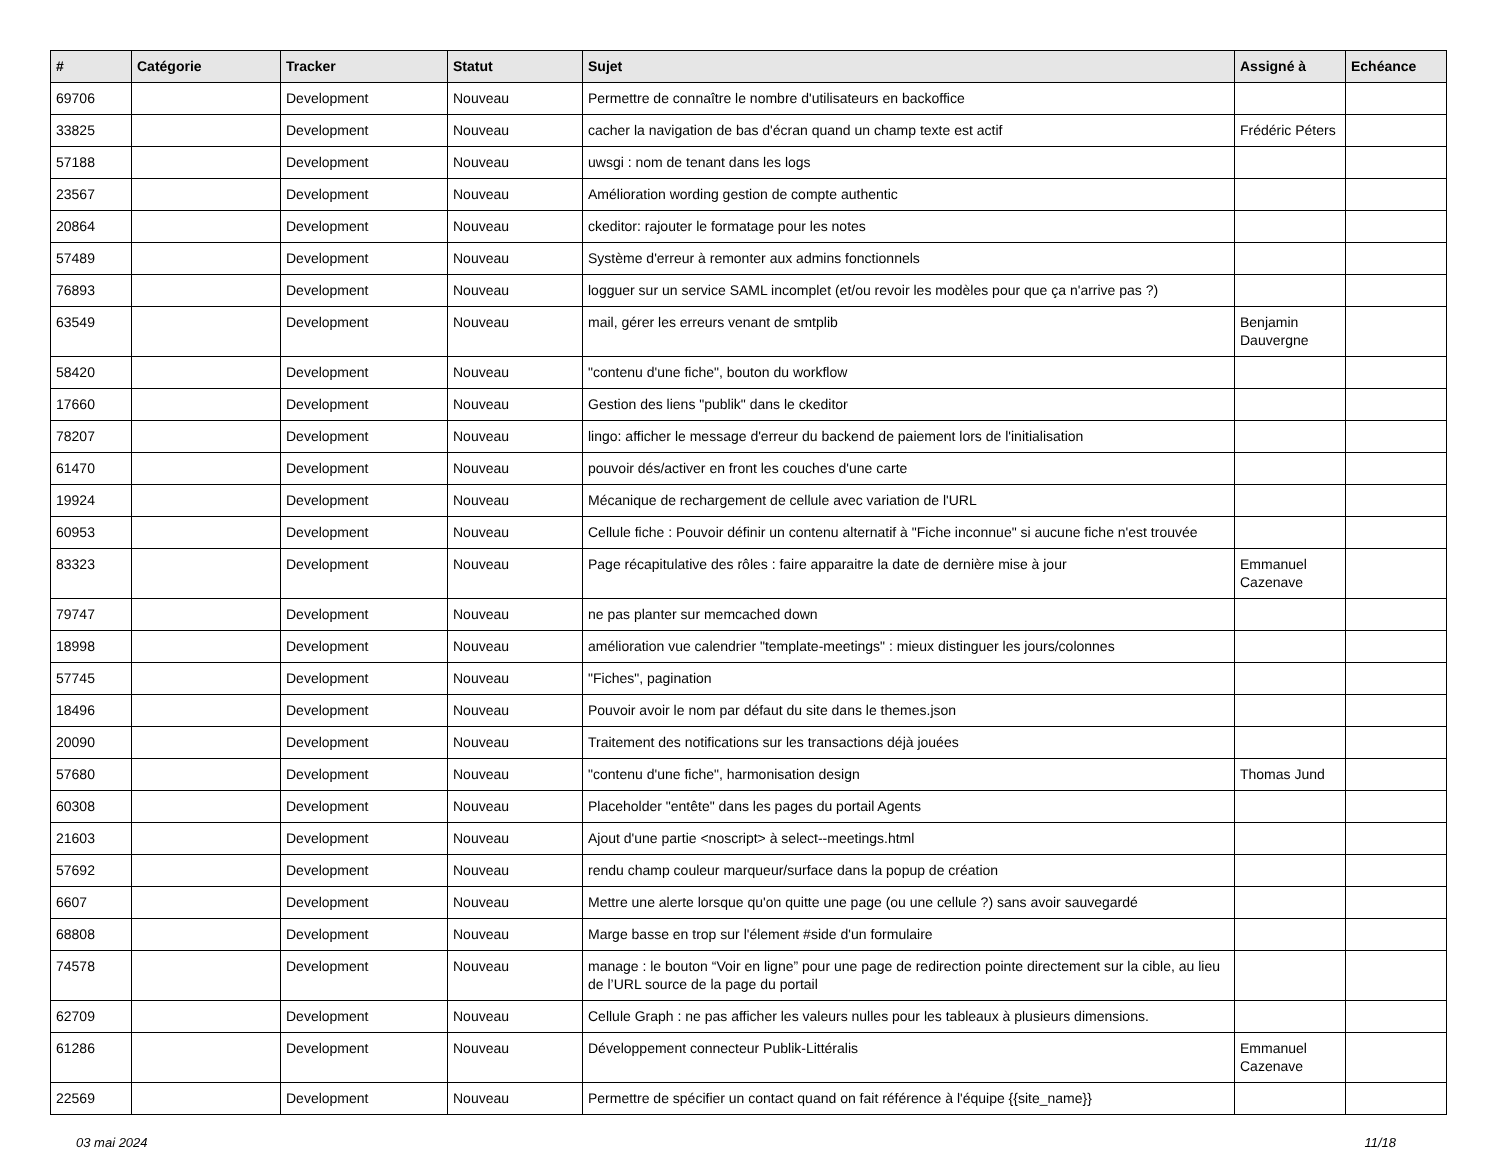| # | Catégorie | Tracker | Statut | Sujet | Assigné à | Echéance |
| --- | --- | --- | --- | --- | --- | --- |
| 69706 | | Development | Nouveau | Permettre de connaître le nombre d'utilisateurs en backoffice | | |
| 33825 | | Development | Nouveau | cacher la navigation de bas d'écran quand un champ texte est actif | Frédéric Péters | |
| 57188 | | Development | Nouveau | uwsgi : nom de tenant dans les logs | | |
| 23567 | | Development | Nouveau | Amélioration wording gestion de compte authentic | | |
| 20864 | | Development | Nouveau | ckeditor: rajouter le formatage pour les notes | | |
| 57489 | | Development | Nouveau | Système d'erreur à remonter aux admins fonctionnels | | |
| 76893 | | Development | Nouveau | logguer sur un service SAML incomplet (et/ou revoir les modèles pour que ça n'arrive pas ?) | | |
| 63549 | | Development | Nouveau | mail, gérer les erreurs venant de smtplib | Benjamin Dauvergne | |
| 58420 | | Development | Nouveau | "contenu d'une fiche", bouton du workflow | | |
| 17660 | | Development | Nouveau | Gestion des liens "publik" dans le ckeditor | | |
| 78207 | | Development | Nouveau | lingo: afficher le message d'erreur du backend de paiement lors de l'initialisation | | |
| 61470 | | Development | Nouveau | pouvoir dés/activer en front les couches d'une carte | | |
| 19924 | | Development | Nouveau | Mécanique de rechargement de cellule avec variation de l'URL | | |
| 60953 | | Development | Nouveau | Cellule fiche : Pouvoir définir un contenu alternatif à "Fiche inconnue" si aucune fiche n'est trouvée | | |
| 83323 | | Development | Nouveau | Page récapitulative des rôles : faire apparaitre la date de dernière mise à jour | Emmanuel Cazenave | |
| 79747 | | Development | Nouveau | ne pas planter sur memcached down | | |
| 18998 | | Development | Nouveau | amélioration vue calendrier "template-meetings" : mieux distinguer les jours/colonnes | | |
| 57745 | | Development | Nouveau | "Fiches", pagination | | |
| 18496 | | Development | Nouveau | Pouvoir avoir le nom par défaut du site dans le themes.json | | |
| 20090 | | Development | Nouveau | Traitement des notifications sur les transactions déjà jouées | | |
| 57680 | | Development | Nouveau | "contenu d'une fiche", harmonisation design | Thomas Jund | |
| 60308 | | Development | Nouveau | Placeholder "entête" dans les pages du portail Agents | | |
| 21603 | | Development | Nouveau | Ajout d'une partie <noscript> à select--meetings.html | | |
| 57692 | | Development | Nouveau | rendu champ couleur marqueur/surface dans la popup de création | | |
| 6607 | | Development | Nouveau | Mettre une alerte lorsque qu'on quitte une page (ou une cellule ?) sans avoir sauvegardé | | |
| 68808 | | Development | Nouveau | Marge basse en trop sur l'élement #side d'un formulaire | | |
| 74578 | | Development | Nouveau | manage : le bouton “Voir en ligne” pour une page de redirection pointe directement sur la cible, au lieu de l’URL source de la page du portail | | |
| 62709 | | Development | Nouveau | Cellule Graph : ne pas afficher les valeurs nulles pour les tableaux à plusieurs dimensions. | | |
| 61286 | | Development | Nouveau | Développement connecteur Publik-Littéralis | Emmanuel Cazenave | |
| 22569 | | Development | Nouveau | Permettre de spécifier un contact quand on fait référence à l'équipe {{site_name}} | | |
03 mai 2024 11/18